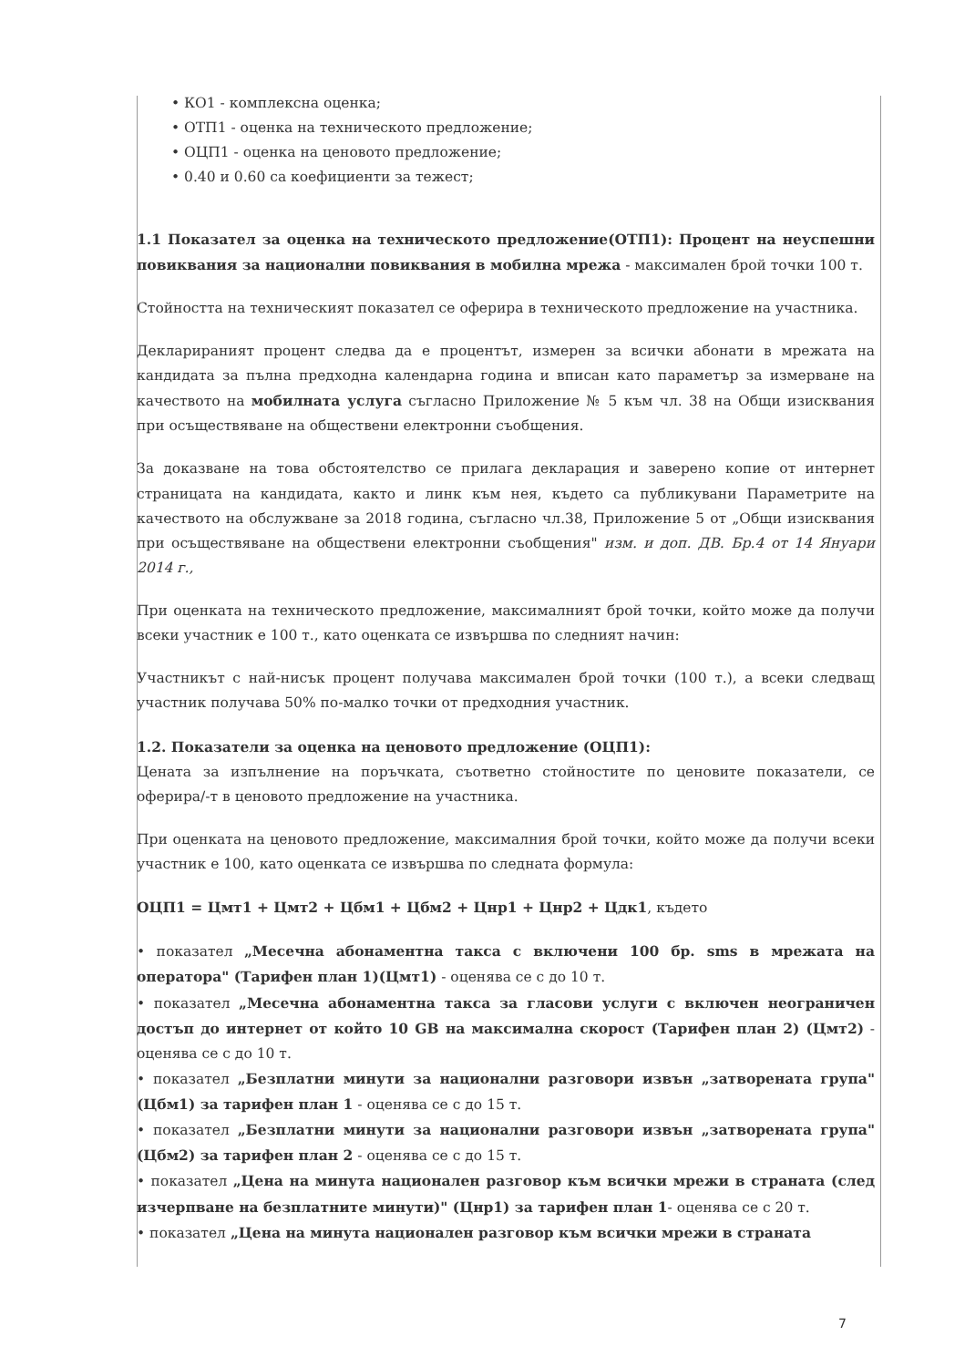• КО1 - комплексна оценка;
• ОТП1 - оценка на техническото предложение;
• ОЦП1 - оценка на ценовото предложение;
• 0.40 и 0.60 са коефициенти за тежест;
1.1 Показател за оценка на техническото предложение(ОТП1): Процент на неуспешни повиквания за национални повиквания в мобилна мрежа - максимален брой точки 100 т.
Стойността на техническият показател се оферира в техническото предложение на участника.
Декларираният процент следва да е процентът, измерен за всички абонати в мрежата на кандидата за пълна предходна календарна година и вписан като параметър за измерване на качеството на мобилната услуга съгласно Приложение № 5 към чл. 38 на Общи изисквания при осъществяване на обществени електронни съобщения.
За доказване на това обстоятелство се прилага декларация и заверено копие от интернет страницата на кандидата, както и линк към нея, където са публикувани Параметрите на качеството на обслужване за 2018 година, съгласно чл.38, Приложение 5 от „Общи изисквания при осъществяване на обществени електронни съобщения" изм. и доп. ДВ. Бр.4 от 14 Януари 2014 г.,
При оценката на техническото предложение, максималният брой точки, който може да получи всеки участник е 100 т., като оценката се извършва по следният начин:
Участникът с най-нисък процент получава максимален брой точки (100 т.), а всеки следващ участник получава 50% по-малко точки от предходния участник.
1.2. Показатели за оценка на ценовото предложение (ОЦП1):
Цената за изпълнение на поръчката, съответно стойностите по ценовите показатели, се оферира/-т в ценовото предложение на участника.
При оценката на ценовото предложение, максималния брой точки, който може да получи всеки участник е 100, като оценката се извършва по следната формула:
ОЦП1 = Цмт1 + Цмт2 + Цбм1 + Цбм2 + Цнр1 + Цнр2 + Цдк1, където
• показател „Месечна абонаментна такса с включени 100 бр. sms в мрежата на оператора" (Тарифен план 1)(Цмт1) - оценява се с до 10 т.
• показател „Месечна абонаментна такса за гласови услуги с включен неограничен достъп до интернет от който 10 GB на максимална скорост (Тарифен план 2) (Цмт2) - оценява се с до 10 т.
• показател „Безплатни минути за национални разговори извън „затворената група" (Цбм1) за тарифен план 1 - оценява се с до 15 т.
• показател „Безплатни минути за национални разговори извън „затворената група" (Цбм2) за тарифен план 2 - оценява се с до 15 т.
• показател „Цена на минута национален разговор към всички мрежи в страната (след изчерпване на безплатните минути)" (Цнр1) за тарифен план 1- оценява се с 20 т.
• показател „Цена на минута национален разговор към всички мрежи в страната
7